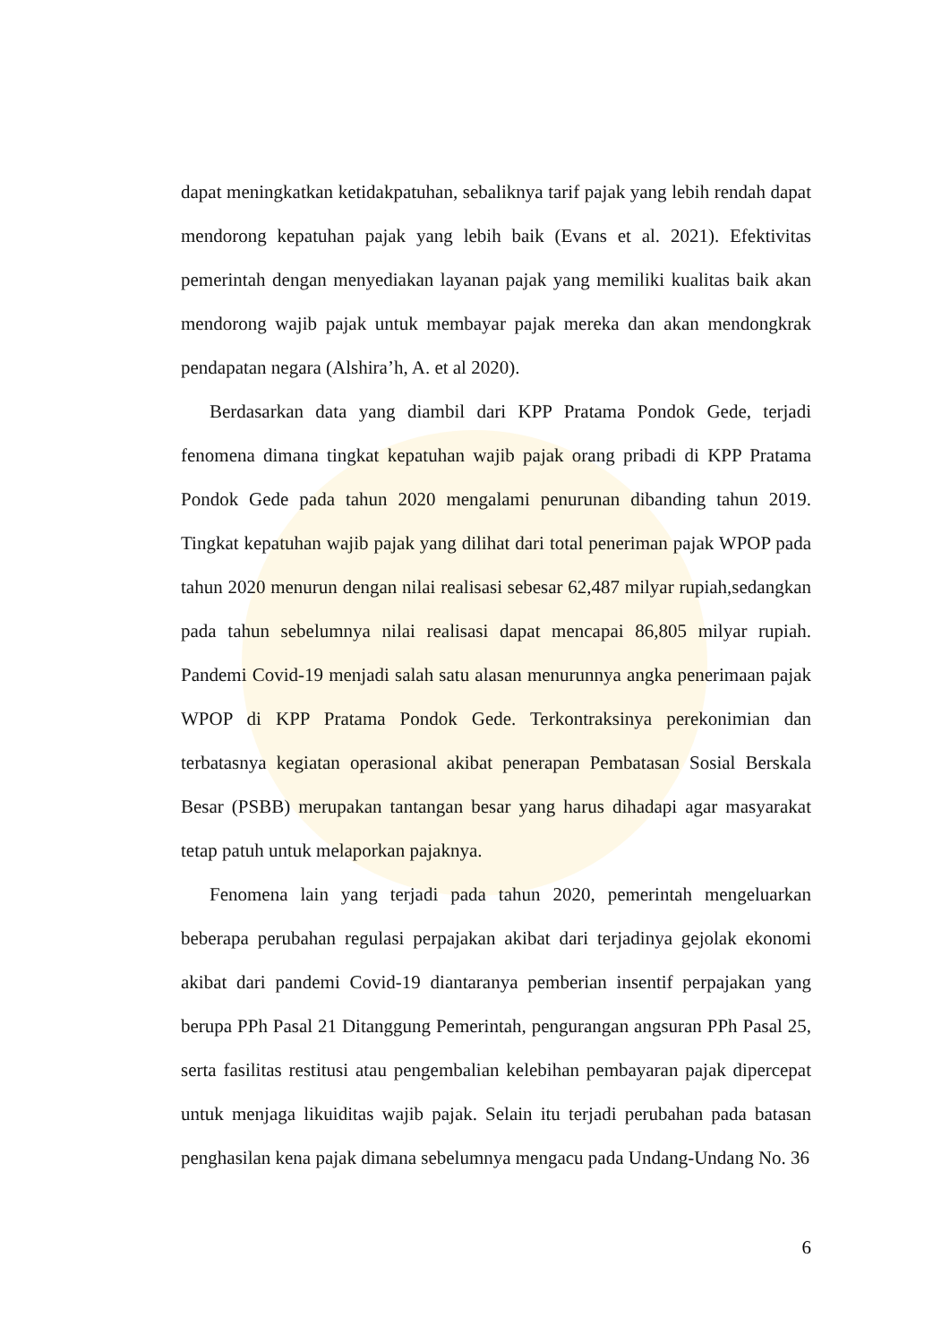dapat meningkatkan ketidakpatuhan, sebaliknya tarif pajak yang lebih rendah dapat mendorong kepatuhan pajak yang lebih baik (Evans et al. 2021). Efektivitas pemerintah dengan menyediakan layanan pajak yang memiliki kualitas baik akan mendorong wajib pajak untuk membayar pajak mereka dan akan mendongkrak pendapatan negara (Alshira’h, A. et al 2020).
Berdasarkan data yang diambil dari KPP Pratama Pondok Gede, terjadi fenomena dimana tingkat kepatuhan wajib pajak orang pribadi di KPP Pratama Pondok Gede pada tahun 2020 mengalami penurunan dibanding tahun 2019. Tingkat kepatuhan wajib pajak yang dilihat dari total peneriman pajak WPOP pada tahun 2020 menurun dengan nilai realisasi sebesar 62,487 milyar rupiah,sedangkan pada tahun sebelumnya nilai realisasi dapat mencapai 86,805 milyar rupiah. Pandemi Covid-19 menjadi salah satu alasan menurunnya angka penerimaan pajak WPOP di KPP Pratama Pondok Gede. Terkontraksinya perekonimian dan terbatasnya kegiatan operasional akibat penerapan Pembatasan Sosial Berskala Besar (PSBB) merupakan tantangan besar yang harus dihadapi agar masyarakat tetap patuh untuk melaporkan pajaknya.
Fenomena lain yang terjadi pada tahun 2020, pemerintah mengeluarkan beberapa perubahan regulasi perpajakan akibat dari terjadinya gejolak ekonomi akibat dari pandemi Covid-19 diantaranya pemberian insentif perpajakan yang berupa PPh Pasal 21 Ditanggung Pemerintah, pengurangan angsuran PPh Pasal 25, serta fasilitas restitusi atau pengembalian kelebihan pembayaran pajak dipercepat untuk menjaga likuiditas wajib pajak. Selain itu terjadi perubahan pada batasan penghasilan kena pajak dimana sebelumnya mengacu pada Undang-Undang No. 36
6